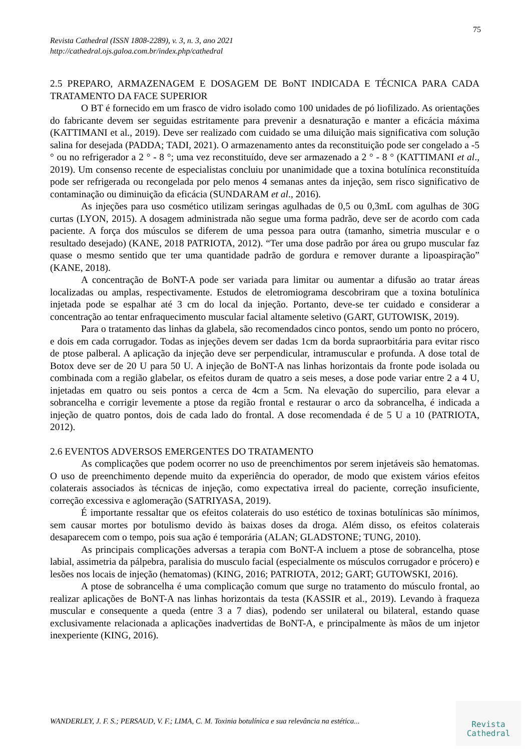75
Revista Cathedral (ISSN 1808-2289), v. 3, n. 3, ano 2021
http://cathedral.ojs.galoa.com.br/index.php/cathedral
2.5 PREPARO, ARMAZENAGEM E DOSAGEM DE BoNT INDICADA E TÉCNICA PARA CADA TRATAMENTO DA FACE SUPERIOR
O BT é fornecido em um frasco de vidro isolado como 100 unidades de pó liofilizado. As orientações do fabricante devem ser seguidas estritamente para prevenir a desnaturação e manter a eficácia máxima (KATTIMANI et al., 2019). Deve ser realizado com cuidado se uma diluição mais significativa com solução salina for desejada (PADDA; TADI, 2021). O armazenamento antes da reconstituição pode ser congelado a -5 ° ou no refrigerador a 2 ° - 8 °; uma vez reconstituído, deve ser armazenado a 2 ° - 8 ° (KATTIMANI et al., 2019). Um consenso recente de especialistas concluiu por unanimidade que a toxina botulínica reconstituída pode ser refrigerada ou recongelada por pelo menos 4 semanas antes da injeção, sem risco significativo de contaminação ou diminuição da eficácia (SUNDARAM et al., 2016).
As injeções para uso cosmético utilizam seringas agulhadas de 0,5 ou 0,3mL com agulhas de 30G curtas (LYON, 2015). A dosagem administrada não segue uma forma padrão, deve ser de acordo com cada paciente. A força dos músculos se diferem de uma pessoa para outra (tamanho, simetria muscular e o resultado desejado) (KANE, 2018 PATRIOTA, 2012). “Ter uma dose padrão por área ou grupo muscular faz quase o mesmo sentido que ter uma quantidade padrão de gordura e remover durante a lipoaspiração” (KANE, 2018).
A concentração de BoNT-A pode ser variada para limitar ou aumentar a difusão ao tratar áreas localizadas ou amplas, respectivamente. Estudos de eletromiograma descobriram que a toxina botulínica injetada pode se espalhar até 3 cm do local da injeção. Portanto, deve-se ter cuidado e considerar a concentração ao tentar enfraquecimento muscular facial altamente seletivo (GART, GUTOWISK, 2019).
Para o tratamento das linhas da glabela, são recomendados cinco pontos, sendo um ponto no prócero, e dois em cada corrugador. Todas as injeções devem ser dadas 1cm da borda supraorbitária para evitar risco de ptose palberal. A aplicação da injeção deve ser perpendicular, intramuscular e profunda. A dose total de Botox deve ser de 20 U para 50 U. A injeção de BoNT-A nas linhas horizontais da fronte pode isolada ou combinada com a região glabelar, os efeitos duram de quatro a seis meses, a dose pode variar entre 2 a 4 U, injetadas em quatro ou seis pontos a cerca de 4cm a 5cm. Na elevação do supercilio, para elevar a sobrancelha e corrigir levemente a ptose da região frontal e restaurar o arco da sobrancelha, é indicada a injeção de quatro pontos, dois de cada lado do frontal. A dose recomendada é de 5 U a 10 (PATRIOTA, 2012).
2.6 EVENTOS ADVERSOS EMERGENTES DO TRATAMENTO
As complicações que podem ocorrer no uso de preenchimentos por serem injetáveis são hematomas. O uso de preenchimento depende muito da experiência do operador, de modo que existem vários efeitos colaterais associados às técnicas de injeção, como expectativa irreal do paciente, correção insuficiente, correção excessiva e aglomeração (SATRIYASA, 2019).
É importante ressaltar que os efeitos colaterais do uso estético de toxinas botulínicas são mínimos, sem causar mortes por botulismo devido às baixas doses da droga. Além disso, os efeitos colaterais desaparecem com o tempo, pois sua ação é temporária (ALAN; GLADSTONE; TUNG, 2010).
As principais complicações adversas a terapia com BoNT-A incluem a ptose de sobrancelha, ptose labial, assimetria da pálpebra, paralisia do musculo facial (especialmente os músculos corrugador e prócero) e lesões nos locais de injeção (hematomas) (KING, 2016; PATRIOTA, 2012; GART; GUTOWSKI, 2016).
A ptose de sobrancelha é uma complicação comum que surge no tratamento do músculo frontal, ao realizar aplicações de BoNT-A nas linhas horizontais da testa (KASSIR et al., 2019). Levando à fraqueza muscular e consequente a queda (entre 3 a 7 dias), podendo ser unilateral ou bilateral, estando quase exclusivamente relacionada a aplicações inadvertidas de BoNT-A, e principalmente às mãos de um injetor inexperiente (KING, 2016).
WANDERLEY, J. F. S.; PERSAUD, V. F.; LIMA, C. M. Toxinia botulínica e sua relevância na estética...
Revista
Cathedral